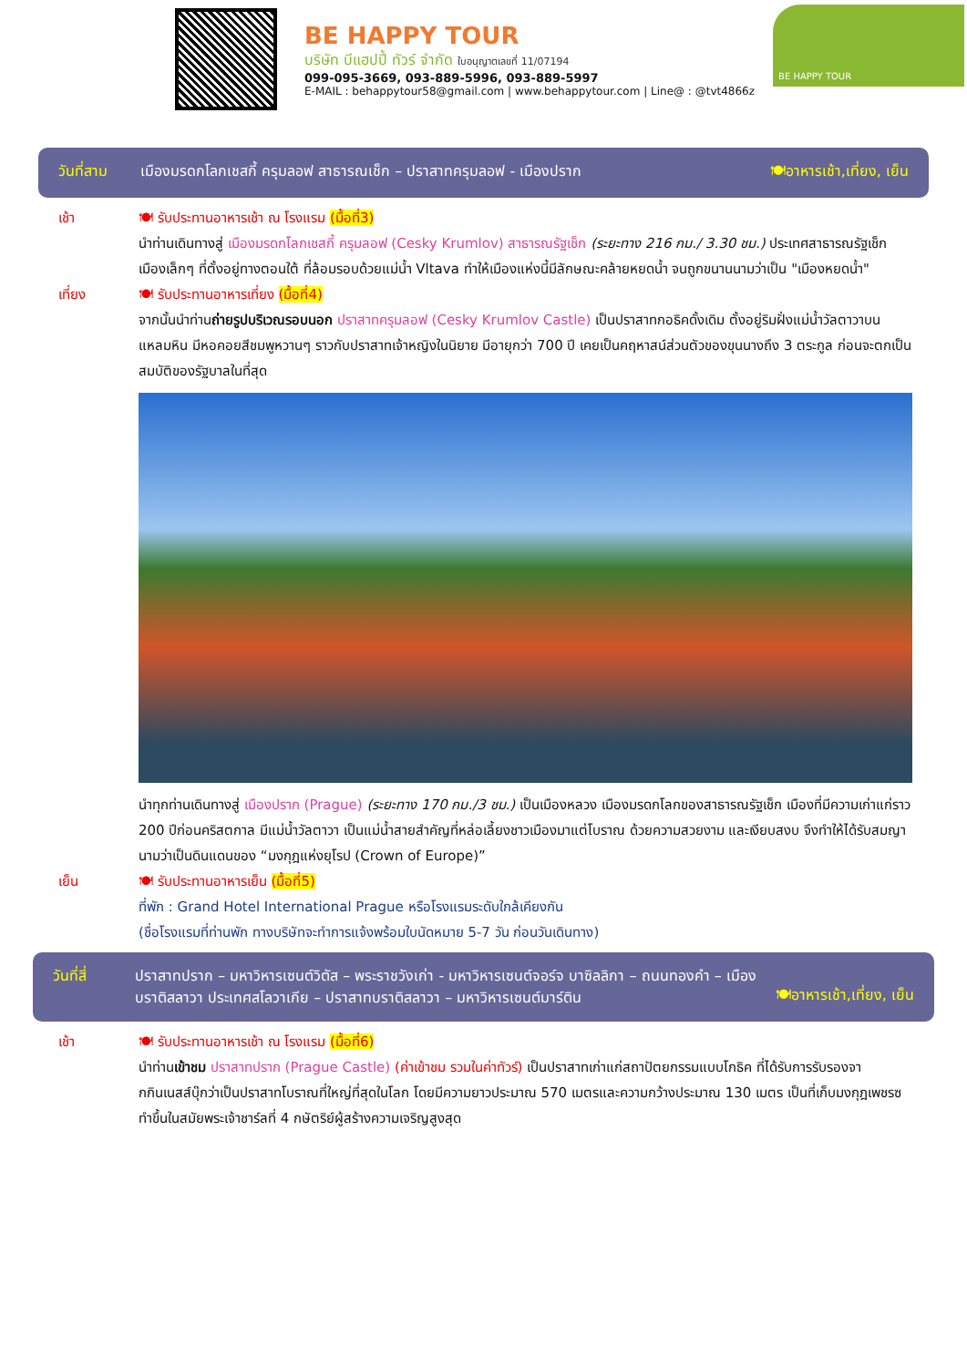BE HAPPY TOUR
บริษัท บีแฮปปี้ ทัวร์ จำกัด ใบอนุญาตเลขที่ 11/07194
099-095-3669, 093-889-5996, 093-889-5997
E-MAIL : behappytour58@gmail.com | www.behappytour.com | Line@ : @tvt4866z
BE HAPPY TOUR
วันที่สาม เมืองมรดกโลกเชสกี้ ครุมลอฟ สาธารณเช็ก – ปราสาทครุมลอฟ - เมืองปราก 🍽อาหารเช้า,เที่ยง, เย็น
เช้า 🍽 รับประทานอาหารเช้า ณ โรงแรม (มื้อที่3)
นำท่านเดินทางสู่ เมืองมรดกโลกเชสกี้ ครุมลอฟ (Cesky Krumlov) สาธารณรัฐเช็ก (ระยะทาง 216 กม./ 3.30 ชม.) ประเทศสาธารณรัฐเช็ก เมืองเล็กๆ ที่ตั้งอยู่ทางตอนใต้ ที่ล้อมรอบด้วยแม่น้ำ Vltava ทำให้เมืองแห่งนี้มีลักษณะคล้ายหยดน้ำ จนถูกขนานนามว่าเป็น "เมืองหยดน้ำ"
เที่ยง 🍽 รับประทานอาหารเที่ยง (มื้อที่4)
จากนั้นนำท่านถ่ายรูปบริเวณรอบนอก ปราสาทครุมลอฟ (Cesky Krumlov Castle) เป็นปราสาทกอธิคดั้งเดิม ตั้งอยู่ริมฝั่งแม่น้ำวัลตาวาบนแหลมหิน มีหอคอยสีชมพูหวานๆ ราวกับปราสาทเจ้าหญิงในนิยาย มีอายุกว่า 700 ปี เคยเป็นคฤหาสน์ส่วนตัวของขุนนางถึง 3 ตระกูล ก่อนจะตกเป็นสมบัติของรัฐบาลในที่สุด
นำทุกท่านเดินทางสู่ เมืองปราก (Prague) (ระยะทาง 170 กม./3 ชม.) เป็นเมืองหลวง เมืองมรดกโลกของสาธารณรัฐเช็ก เมืองที่มีความเก่าแก่ราว 200 ปีก่อนคริสตกาล มีแม่น้ำวัลตาวา เป็นแม่น้ำสายสำคัญที่หล่อเลี้ยงชาวเมืองมาแต่โบราณ ด้วยความสวยงาม และเงียบสงบ จึงทำให้ได้รับสมญานามว่าเป็นดินแดนของ “มงกุฎแห่งยุโรป (Crown of Europe)”
เย็น 🍽 รับประทานอาหารเย็น (มื้อที่5)
ที่พัก : Grand Hotel International Prague หรือโรงแรมระดับใกล้เคียงกัน
(ชื่อโรงแรมที่ท่านพัก ทางบริษัทจะทำการแจ้งพร้อมใบนัดหมาย 5-7 วัน ก่อนวันเดินทาง)
วันที่สี่ ปราสาทปราก – มหาวิหารเซนต์วิตัส – พระราชวังเก่า - มหาวิหารเซนต์จอร์จ บาซิลลิกา – ถนนทองคำ – เมืองบราติสลาวา ประเทศสโลวาเกีย – ปราสาทบราติสลาวา – มหาวิหารเซนต์มาร์ติน 🍽อาหารเช้า,เที่ยง, เย็น
เช้า 🍽 รับประทานอาหารเช้า ณ โรงแรม (มื้อที่6)
นำท่านเข้าชม ปราสาทปราก (Prague Castle) (ค่าเข้าชม รวมในค่าทัวร์) เป็นปราสาทเก่าแก่สถาปัตยกรรมแบบโกธิค ที่ได้รับการรับรองจากกินเนสส์บุ๊กว่าเป็นปราสาทโบราณที่ใหญ่ที่สุดในโลก โดยมีความยาวประมาณ 570 เมตรและความกว้างประมาณ 130 เมตร เป็นที่เก็บมงกุฎเพชรซทำขึ้นในสมัยพระเจ้าชาร์ลที่ 4 กษัตริย์ผู้สร้างความเจริญสูงสุด